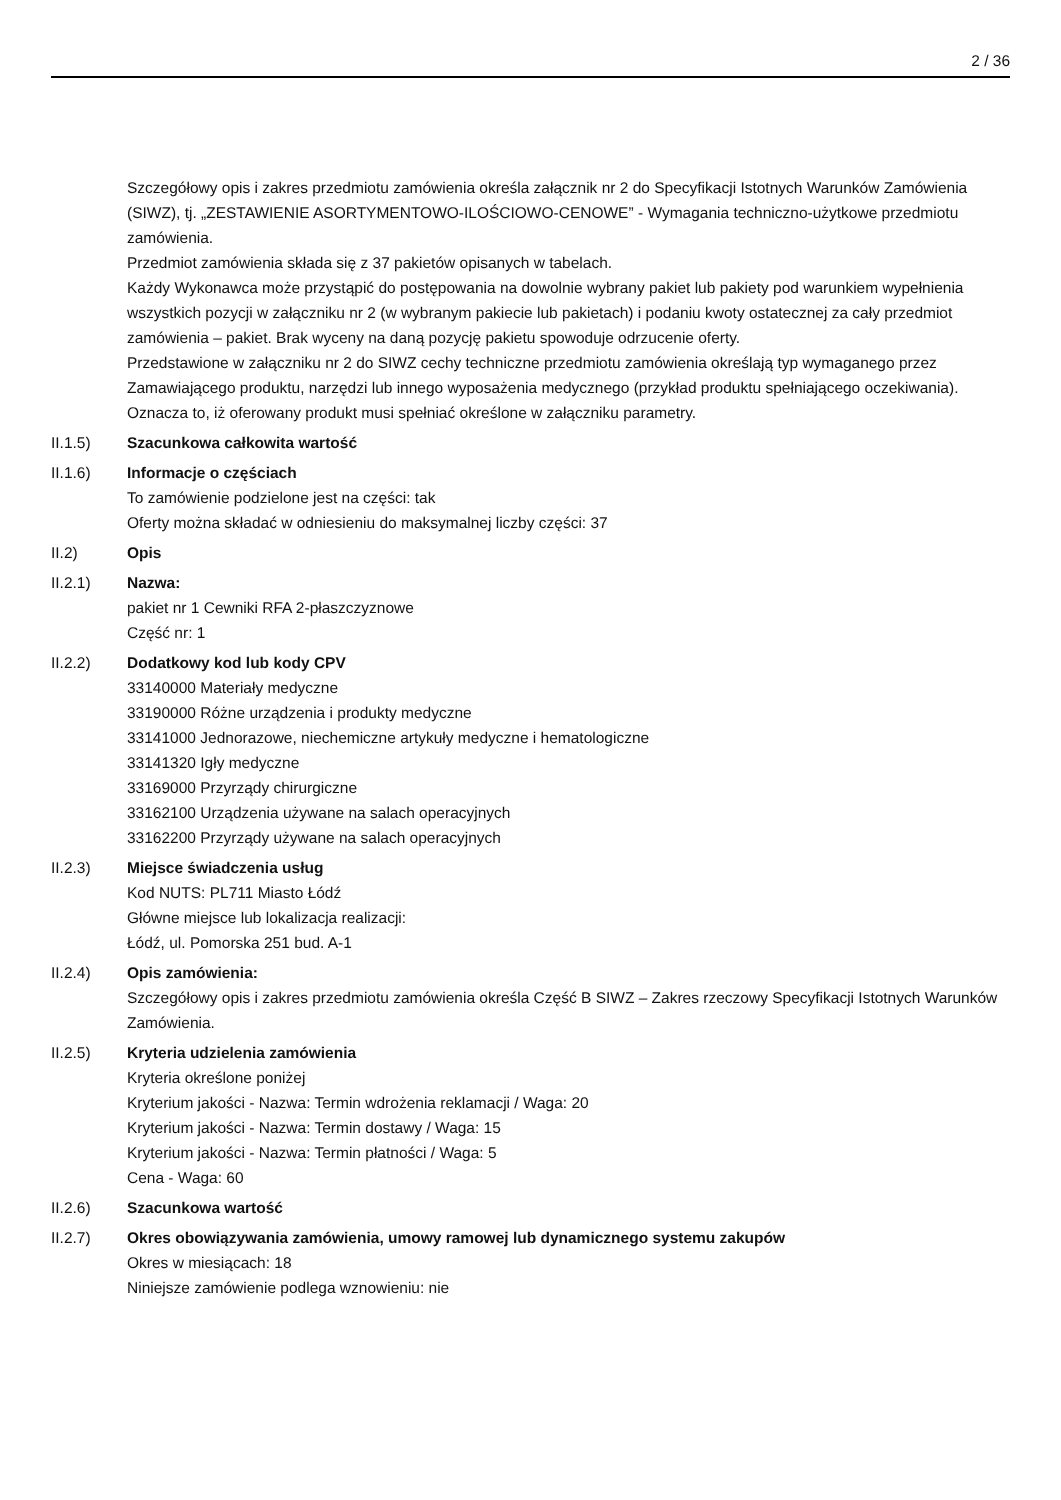2 / 36
Szczegółowy opis i zakres przedmiotu zamówienia określa załącznik nr 2 do Specyfikacji Istotnych Warunków Zamówienia (SIWZ), tj. „ZESTAWIENIE ASORTYMENTOWO-ILOŚCIOWO-CENOWE” - Wymagania techniczno-użytkowe przedmiotu zamówienia.
Przedmiot zamówienia składa się z 37 pakietów opisanych w tabelach.
Każdy Wykonawca może przystąpić do postępowania na dowolnie wybrany pakiet lub pakiety pod warunkiem wypełnienia wszystkich pozycji w załączniku nr 2 (w wybranym pakiecie lub pakietach) i podaniu kwoty ostatecznej za cały przedmiot zamówienia – pakiet. Brak wyceny na daną pozycję pakietu spowoduje odrzucenie oferty.
Przedstawione w załączniku nr 2 do SIWZ cechy techniczne przedmiotu zamówienia określają typ wymaganego przez Zamawiającego produktu, narzędzi lub innego wyposażenia medycznego (przykład produktu spełniającego oczekiwania). Oznacza to, iż oferowany produkt musi spełniać określone w załączniku parametry.
II.1.5) Szacunkowa całkowita wartość
II.1.6) Informacje o częściach
To zamówienie podzielone jest na części: tak
Oferty można składać w odniesieniu do maksymalnej liczby części: 37
II.2) Opis
II.2.1) Nazwa:
pakiet nr 1 Cewniki RFA 2-płaszczyznowe
Część nr: 1
II.2.2) Dodatkowy kod lub kody CPV
33140000 Materiały medyczne
33190000 Różne urządzenia i produkty medyczne
33141000 Jednorazowe, niechemiczne artykuły medyczne i hematologiczne
33141320 Igły medyczne
33169000 Przyrządy chirurgiczne
33162100 Urządzenia używane na salach operacyjnych
33162200 Przyrządy używane na salach operacyjnych
II.2.3) Miejsce świadczenia usług
Kod NUTS: PL711 Miasto Łódź
Główne miejsce lub lokalizacja realizacji:
Łódź, ul. Pomorska 251 bud. A-1
II.2.4) Opis zamówienia:
Szczegółowy opis i zakres przedmiotu zamówienia określa Część B SIWZ – Zakres rzeczowy Specyfikacji Istotnych Warunków Zamówienia.
II.2.5) Kryteria udzielenia zamówienia
Kryteria określone poniżej
Kryterium jakości - Nazwa: Termin wdrożenia reklamacji / Waga: 20
Kryterium jakości - Nazwa: Termin dostawy / Waga: 15
Kryterium jakości - Nazwa: Termin płatności / Waga: 5
Cena - Waga: 60
II.2.6) Szacunkowa wartość
II.2.7) Okres obowiązywania zamówienia, umowy ramowej lub dynamicznego systemu zakupów
Okres w miesiącach: 18
Niniejsze zamówienie podlega wznowieniu: nie